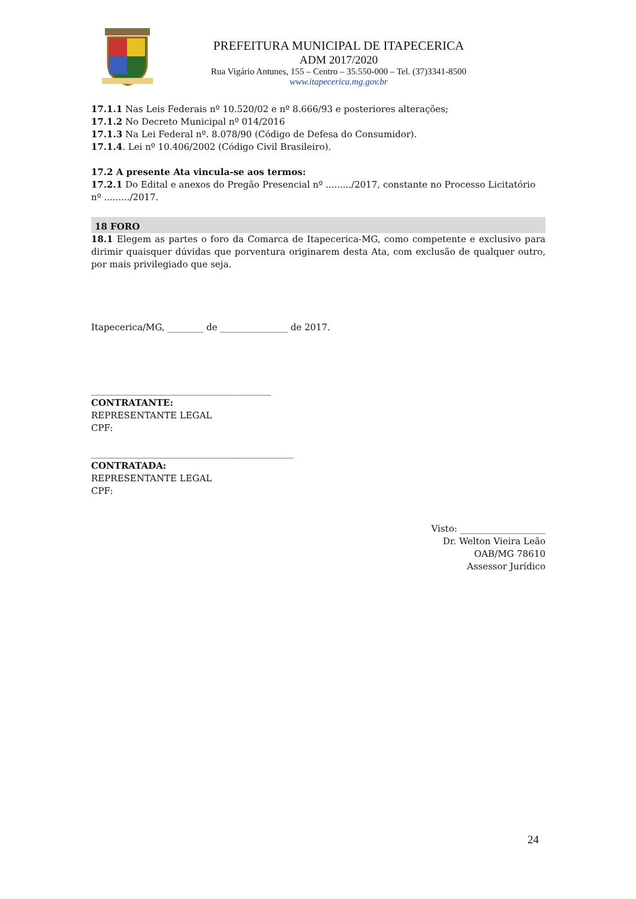PREFEITURA MUNICIPAL DE ITAPECERICA
ADM 2017/2020
Rua Vigário Antunes, 155 – Centro – 35.550-000 – Tel. (37)3341-8500
www.itapecerica.mg.gov.br
17.1.1 Nas Leis Federais nº 10.520/02 e nº 8.666/93 e posteriores alterações;
17.1.2 No Decreto Municipal nº 014/2016
17.1.3 Na Lei Federal nº. 8.078/90 (Código de Defesa do Consumidor).
17.1.4. Lei nº 10.406/2002 (Código Civil Brasileiro).
17.2 A presente Ata vincula-se aos termos:
17.2.1 Do Edital e anexos do Pregão Presencial nº ........./2017, constante no Processo Licitatório nº ........./2017.
18 FORO
18.1 Elegem as partes o foro da Comarca de Itapecerica-MG, como competente e exclusivo para dirimir quaisquer dúvidas que porventura originarem desta Ata, com exclusão de qualquer outro, por mais privilegiado que seja.
Itapecerica/MG, ________ de _______________ de 2017.
________________________________________
CONTRATANTE:
REPRESENTANTE LEGAL
CPF:
_____________________________________________
CONTRATADA:
REPRESENTANTE LEGAL
CPF:
Visto: ___________________
Dr. Welton Vieira Leão
OAB/MG 78610
Assessor Jurídico
24